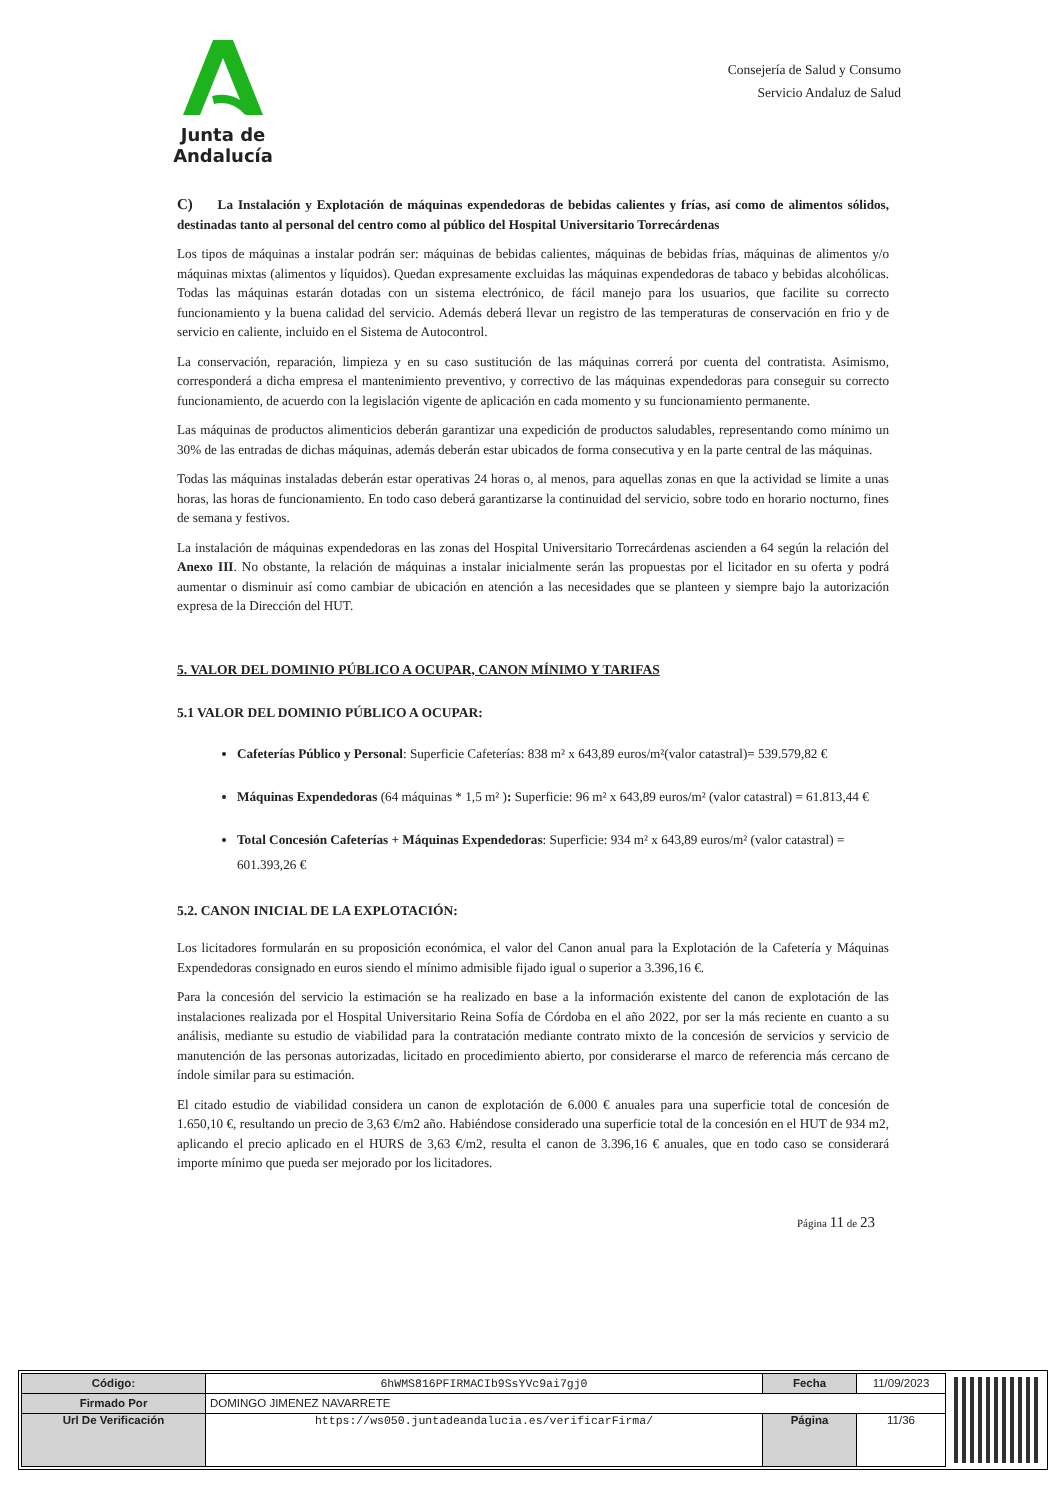Junta de Andalucía
Consejería de Salud y Consumo
Servicio Andaluz de Salud
C) La Instalación y Explotación de máquinas expendedoras de bebidas calientes y frías, así como de alimentos sólidos, destinadas tanto al personal del centro como al público del Hospital Universitario Torrecárdenas
Los tipos de máquinas a instalar podrán ser: máquinas de bebidas calientes, máquinas de bebidas frías, máquinas de alimentos y/o máquinas mixtas (alimentos y líquidos). Quedan expresamente excluidas las máquinas expendedoras de tabaco y bebidas alcohólicas. Todas las máquinas estarán dotadas con un sistema electrónico, de fácil manejo para los usuarios, que facilite su correcto funcionamiento y la buena calidad del servicio. Además deberá llevar un registro de las temperaturas de conservación en frio y de servicio en caliente, incluido en el Sistema de Autocontrol.
La conservación, reparación, limpieza y en su caso sustitución de las máquinas correrá por cuenta del contratista. Asimismo, corresponderá a dicha empresa el mantenimiento preventivo, y correctivo de las máquinas expendedoras para conseguir su correcto funcionamiento, de acuerdo con la legislación vigente de aplicación en cada momento y su funcionamiento permanente.
Las máquinas de productos alimenticios deberán garantizar una expedición de productos saludables, representando como mínimo un 30% de las entradas de dichas máquinas, además deberán estar ubicados de forma consecutiva y en la parte central de las máquinas.
Todas las máquinas instaladas deberán estar operativas 24 horas o, al menos, para aquellas zonas en que la actividad se limite a unas horas, las horas de funcionamiento. En todo caso deberá garantizarse la continuidad del servicio, sobre todo en horario nocturno, fines de semana y festivos.
La instalación de máquinas expendedoras en las zonas del Hospital Universitario Torrecárdenas ascienden a 64 según la relación del Anexo III. No obstante, la relación de máquinas a instalar inicialmente serán las propuestas por el licitador en su oferta y podrá aumentar o disminuir así como cambiar de ubicación en atención a las necesidades que se planteen y siempre bajo la autorización expresa de la Dirección del HUT.
5. VALOR DEL DOMINIO PÚBLICO A OCUPAR, CANON MÍNIMO Y TARIFAS
5.1 VALOR DEL DOMINIO PÚBLICO A OCUPAR:
Cafeterías Público y Personal: Superficie Cafeterías: 838 m² x 643,89 euros/m²(valor catastral)= 539.579,82 €
Máquinas Expendedoras (64 máquinas * 1,5 m² ): Superficie: 96 m² x 643,89 euros/m² (valor catastral) = 61.813,44 €
Total Concesión Cafeterías + Máquinas Expendedoras: Superficie: 934 m² x 643,89 euros/m² (valor catastral) = 601.393,26 €
5.2. CANON INICIAL DE LA EXPLOTACIÓN:
Los licitadores formularán en su proposición económica, el valor del Canon anual para la Explotación de la Cafetería y Máquinas Expendedoras consignado en euros siendo el mínimo admisible fijado igual o superior a 3.396,16 €.
Para la concesión del servicio la estimación se ha realizado en base a la información existente del canon de explotación de las instalaciones realizada por el Hospital Universitario Reina Sofía de Córdoba en el año 2022, por ser la más reciente en cuanto a su análisis, mediante su estudio de viabilidad para la contratación mediante contrato mixto de la concesión de servicios y servicio de manutención de las personas autorizadas, licitado en procedimiento abierto, por considerarse el marco de referencia más cercano de índole similar para su estimación.
El citado estudio de viabilidad considera un canon de explotación de 6.000 € anuales para una superficie total de concesión de 1.650,10 €, resultando un precio de 3,63 €/m2 año. Habiéndose considerado una superficie total de la concesión en el HUT de 934 m2, aplicando el precio aplicado en el HURS de 3,63 €/m2, resulta el canon de 3.396,16 € anuales, que en todo caso se considerará importe mínimo que pueda ser mejorado por los licitadores.
Página 11 de 23
| Código: | 6hWMS816PFIRMACIb9SsYVc9ai7gj0 | Fecha | 11/09/2023 |
| Firmado Por | DOMINGO JIMENEZ NAVARRETE | | |
| Url De Verificación | https://ws050.juntadeandalucia.es/verificarFirma/ | Página | 11/36 |